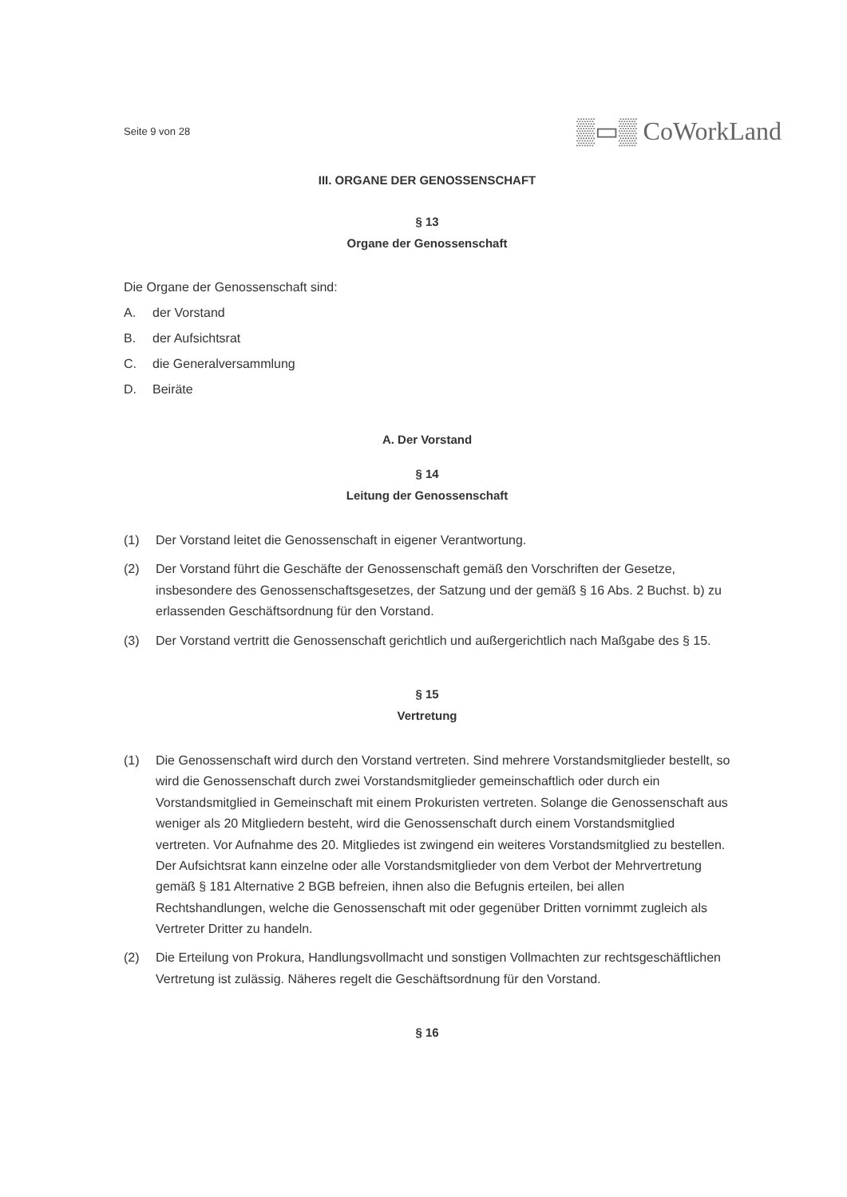Seite 9 von 28 ▒▭▒ CoWorkLand
III. ORGANE DER GENOSSENSCHAFT
§ 13
Organe der Genossenschaft
Die Organe der Genossenschaft sind:
A. der Vorstand
B. der Aufsichtsrat
C. die Generalversammlung
D. Beiräte
A. Der Vorstand
§ 14
Leitung der Genossenschaft
(1) Der Vorstand leitet die Genossenschaft in eigener Verantwortung.
(2) Der Vorstand führt die Geschäfte der Genossenschaft gemäß den Vorschriften der Gesetze, insbesondere des Genossenschaftsgesetzes, der Satzung und der gemäß § 16 Abs. 2 Buchst. b) zu erlassenden Geschäftsordnung für den Vorstand.
(3) Der Vorstand vertritt die Genossenschaft gerichtlich und außergerichtlich nach Maßgabe des § 15.
§ 15
Vertretung
(1) Die Genossenschaft wird durch den Vorstand vertreten. Sind mehrere Vorstandsmitglieder bestellt, so wird die Genossenschaft durch zwei Vorstandsmitglieder gemeinschaftlich oder durch ein Vorstandsmitglied in Gemeinschaft mit einem Prokuristen vertreten. Solange die Genossenschaft aus weniger als 20 Mitgliedern besteht, wird die Genossenschaft durch einem Vorstandsmitglied vertreten. Vor Aufnahme des 20. Mitgliedes ist zwingend ein weiteres Vorstandsmitglied zu bestellen.
Der Aufsichtsrat kann einzelne oder alle Vorstandsmitglieder von dem Verbot der Mehrvertretung gemäß § 181 Alternative 2 BGB befreien, ihnen also die Befugnis erteilen, bei allen Rechtshandlungen, welche die Genossenschaft mit oder gegenüber Dritten vornimmt zugleich als Vertreter Dritter zu handeln.
(2) Die Erteilung von Prokura, Handlungsvollmacht und sonstigen Vollmachten zur rechtsgeschäftlichen Vertretung ist zulässig. Näheres regelt die Geschäftsordnung für den Vorstand.
§ 16